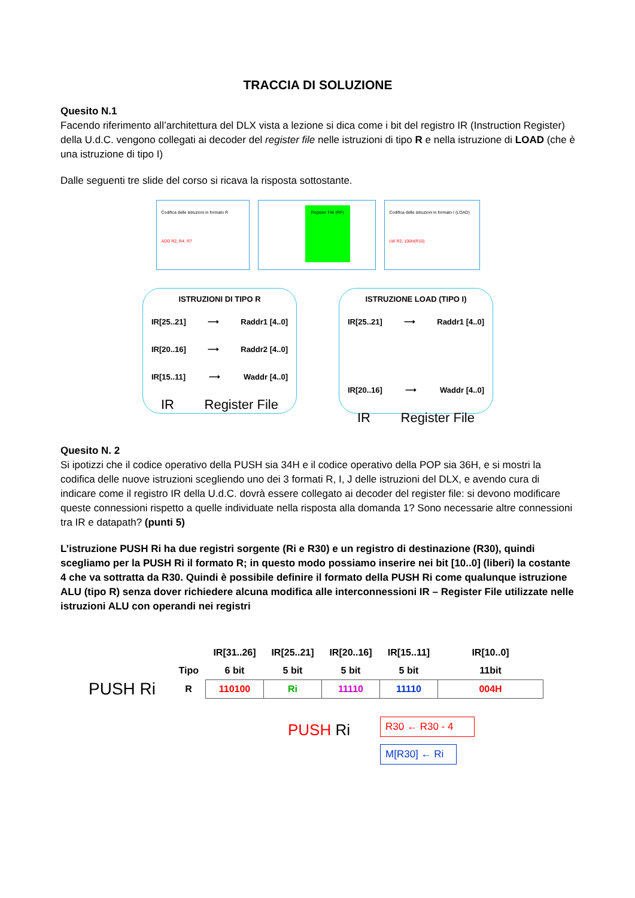TRACCIA DI SOLUZIONE
Quesito N.1
Facendo riferimento all’architettura del DLX vista a lezione si dica come i bit del registro IR (Instruction Register) della U.d.C. vengono collegati ai decoder del register file nelle istruzioni di tipo R e nella istruzione di LOAD (che è una istruzione di tipo I)
Dalle seguenti tre slide del corso si ricava la risposta sottostante.
Codifica delle istruzioni in formato R
ADD R2, R4, R7
Register File (RF)
Codifica delle istruzioni in formato I (LOAD)
LW R2, 100H(R10)
ISTRUZIONI DI TIPO R
IR[25..21] ⟶ Raddr1 [4..0]
IR[20..16] ⟶ Raddr2 [4..0]
IR[15..11] ⟶ Waddr [4..0]
IR Register File
ISTRUZIONE LOAD (TIPO I)
IR[25..21] ⟶ Raddr1 [4..0]
IR[20..16] ⟶ Waddr [4..0]
IR Register File
Quesito N. 2
Si ipotizzi che il codice operativo della PUSH sia 34H e il codice operativo della POP sia 36H, e si mostri la codifica delle nuove istruzioni scegliendo uno dei 3 formati R, I, J delle istruzioni del DLX, e avendo cura di indicare come il registro IR della U.d.C. dovrà essere collegato ai decoder del register file: si devono modificare queste connessioni rispetto a quelle individuate nella risposta alla domanda 1? Sono necessarie altre connessioni tra IR e datapath? (punti 5)
L’istruzione PUSH Ri ha due registri sorgente (Ri e R30) e un registro di destinazione (R30), quindi scegliamo per la PUSH Ri il formato R; in questo modo possiamo inserire nei bit [10..0] (liberi) la costante 4 che va sottratta da R30. Quindi è possibile definire il formato della PUSH Ri come qualunque istruzione ALU (tipo R) senza dover richiedere alcuna modifica alle interconnessioni IR – Register File utilizzate nelle istruzioni ALU con operandi nei registri
| | | IR[31..26] | IR[25..21] | IR[20..16] | IR[15..11] | IR[10..0] |
| | Tipo | 6 bit | 5 bit | 5 bit | 5 bit | 11bit |
| PUSH Ri | R | 110100 | Ri | 11110 | 11110 | 004H |
PUSH Ri
R30 ← R30 - 4
M[R30] ← Ri